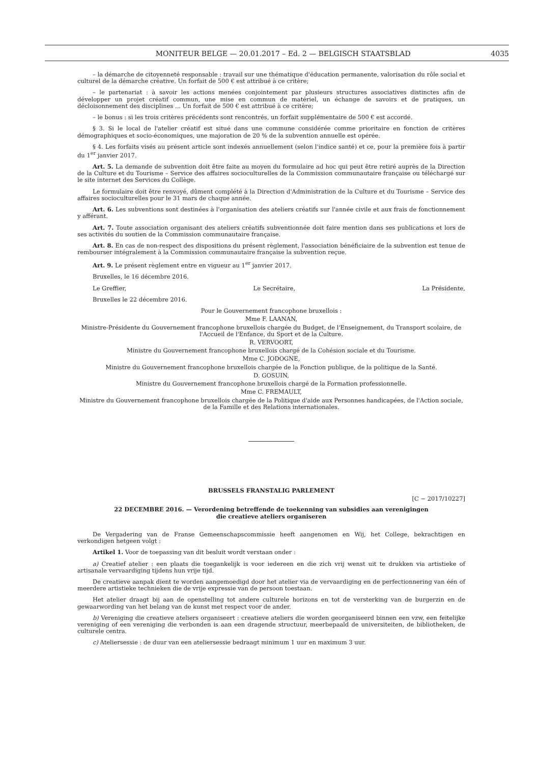MONITEUR BELGE — 20.01.2017 – Ed. 2 — BELGISCH STAATSBLAD 4035
– la démarche de citoyenneté responsable : travail sur une thématique d'éducation permanente, valorisation du rôle social et culturel de la démarche créative. Un forfait de 500 € est attribué à ce critère;
– le partenariat : à savoir les actions menées conjointement par plusieurs structures associatives distinctes afin de développer un projet créatif commun, une mise en commun de matériel, un échange de savoirs et de pratiques, un décloisonnement des disciplines ... Un forfait de 500 € est attribué à ce critère;
– le bonus : si les trois critères précédents sont rencontrés, un forfait supplémentaire de 500 € est accordé.
§ 3. Si le local de l'atelier créatif est situé dans une commune considérée comme prioritaire en fonction de critères démographiques et socio-économiques, une majoration de 20 % de la subvention annuelle est opérée.
§ 4. Les forfaits visés au présent article sont indexés annuellement (selon l'indice santé) et ce, pour la première fois à partir du 1<sup>er</sup> janvier 2017.
Art. 5. La demande de subvention doit être faite au moyen du formulaire ad hoc qui peut être retiré auprès de la Direction de la Culture et du Tourisme – Service des affaires socioculturelles de la Commission communautaire française ou téléchargé sur le site internet des Services du Collège.
Le formulaire doit être renvoyé, dûment complété à la Direction d'Administration de la Culture et du Tourisme – Service des affaires socioculturelles pour le 31 mars de chaque année.
Art. 6. Les subventions sont destinées à l'organisation des ateliers créatifs sur l'année civile et aux frais de fonctionnement y afférant.
Art. 7. Toute association organisant des ateliers créatifs subventionnée doit faire mention dans ses publications et lors de ses activités du soutien de la Commission communautaire française.
Art. 8. En cas de non-respect des dispositions du présent règlement, l'association bénéficiaire de la subvention est tenue de rembourser intégralement à la Commission communautaire française la subvention reçue.
Art. 9. Le présent règlement entre en vigueur au 1<sup>er</sup> janvier 2017.
Bruxelles, le 16 décembre 2016.
Le Greffier, Le Secrétaire, La Présidente,
Bruxelles le 22 décembre 2016.
Pour le Gouvernement francophone bruxellois :
Mme F. LAANAN,
Ministre-Présidente du Gouvernement francophone bruxellois chargée du Budget, de l'Enseignement, du Transport scolaire, de l'Accueil de l'Enfance, du Sport et de la Culture.
R. VERVOORT,
Ministre du Gouvernement francophone bruxellois chargé de la Cohésion sociale et du Tourisme.
Mme C. JODOGNE,
Ministre du Gouvernement francophone bruxellois chargée de la Fonction publique, de la politique de la Santé.
D. GOSUIN,
Ministre du Gouvernement francophone bruxellois chargé de la Formation professionnelle.
Mme C. FREMAULT,
Ministre du Gouvernement francophone bruxellois chargée de la Politique d'aide aux Personnes handicapées, de l'Action sociale, de la Famille et des Relations internationales.
BRUSSELS FRANSTALIG PARLEMENT
[C − 2017/10227]
22 DECEMBRE 2016. — Verordening betreffende de toekenning van subsidies aan verenigingen
die creatieve ateliers organiseren
De Vergadering van de Franse Gemeenschapscommissie heeft aangenomen en Wij, het College, bekrachtigen en verkondigen hetgeen volgt :
Artikel 1. Voor de toepassing van dit besluit wordt verstaan onder :
a) Creatief atelier : een plaats die toegankelijk is voor iedereen en die zich vrij wenst uit te drukken via artistieke of artisanale vervaardiging tijdens hun vrije tijd.
De creatieve aanpak dient te worden aangemoedigd door het atelier via de vervaardiging en de perfectionnering van één of meerdere artistieke technieken die de vrije expressie van de persoon toestaan.
Het atelier draagt bij aan de openstelling tot andere culturele horizons en tot de versterking van de burgerzin en de gewaarwording van het belang van de kunst met respect voor de ander.
b) Vereniging die creatieve ateliers organiseert : creatieve ateliers die worden georganiseerd binnen een vzw, een feitelijke vereniging of een vereniging die verbonden is aan een dragende structuur, meerbepaald de universiteiten, de bibliotheken, de culturele centra.
c) Ateliersessie : de duur van een ateliersessie bedraagt minimum 1 uur en maximum 3 uur.